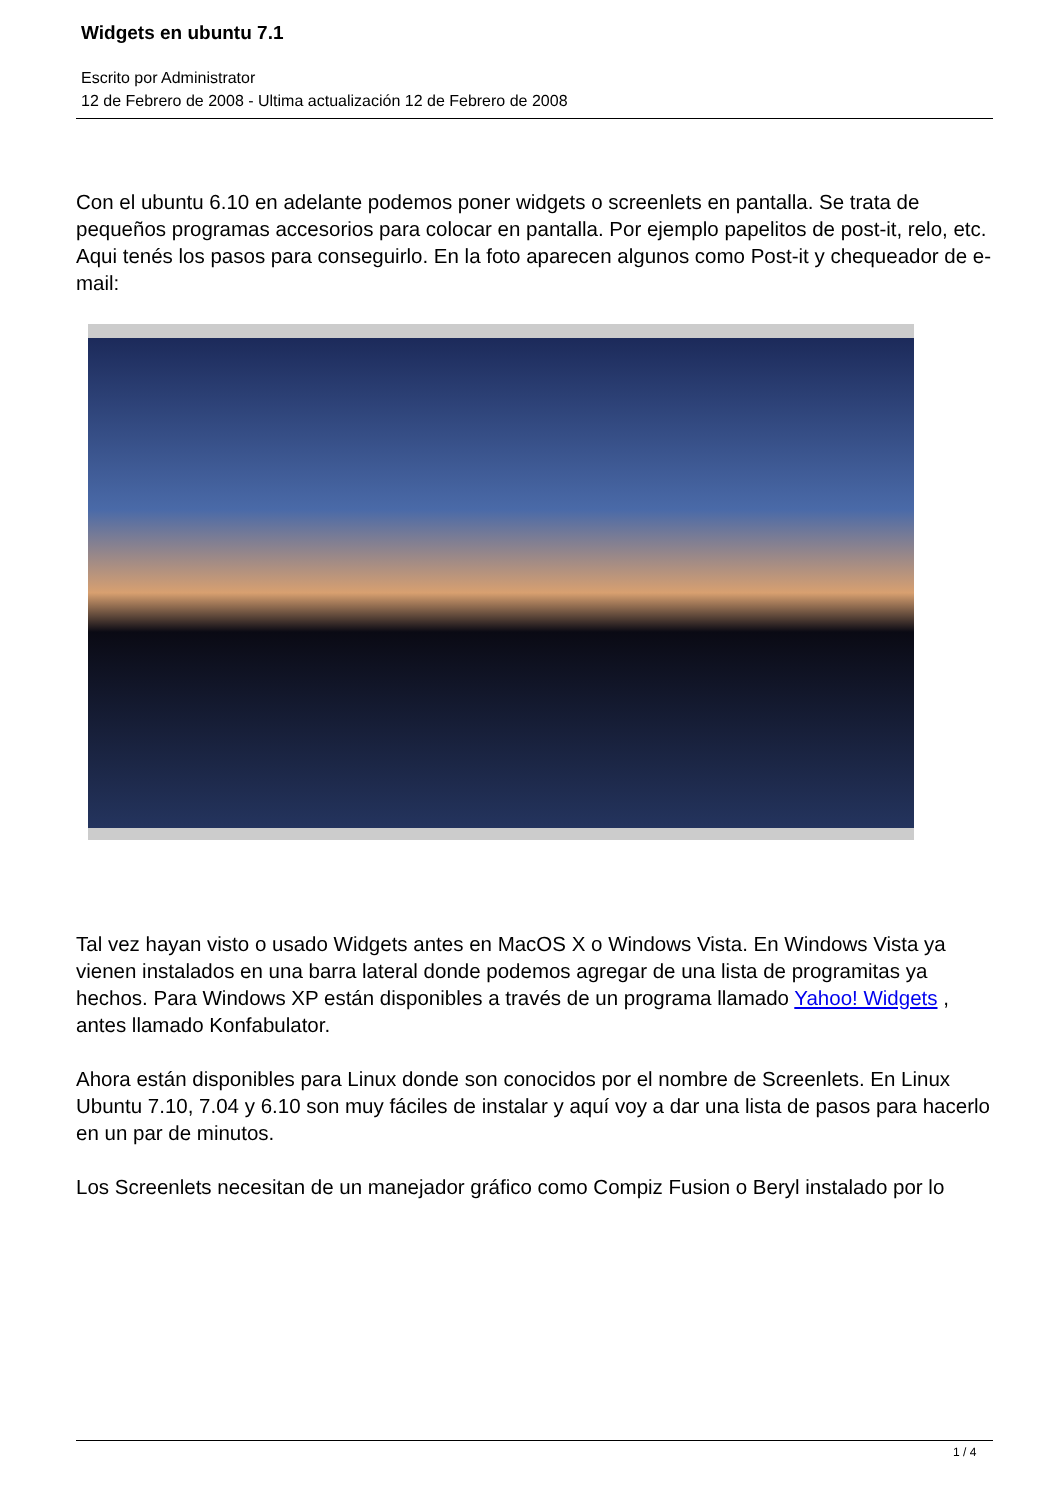Widgets en ubuntu 7.1
Escrito por Administrator
12 de Febrero de 2008 - Ultima actualización 12 de Febrero de 2008
Con el ubuntu 6.10 en adelante podemos poner widgets o screenlets en pantalla. Se trata de pequeños programas accesorios para colocar en pantalla. Por ejemplo papelitos de post-it, relo, etc. Aqui tenés los pasos para conseguirlo. En la foto aparecen algunos como Post-it y chequeador de e-mail:
Tal vez hayan visto o usado Widgets antes en MacOS X o Windows Vista. En Windows Vista ya vienen instalados en una barra lateral donde podemos agregar de una lista de programitas ya hechos. Para Windows XP están disponibles a través de un programa llamado Yahoo! Widgets , antes llamado Konfabulator.
Ahora están disponibles para Linux donde son conocidos por el nombre de Screenlets. En Linux Ubuntu 7.10, 7.04 y 6.10 son muy fáciles de instalar y aquí voy a dar una lista de pasos para hacerlo en un par de minutos.
Los Screenlets necesitan de un manejador gráfico como Compiz Fusion o Beryl instalado por lo
1 / 4